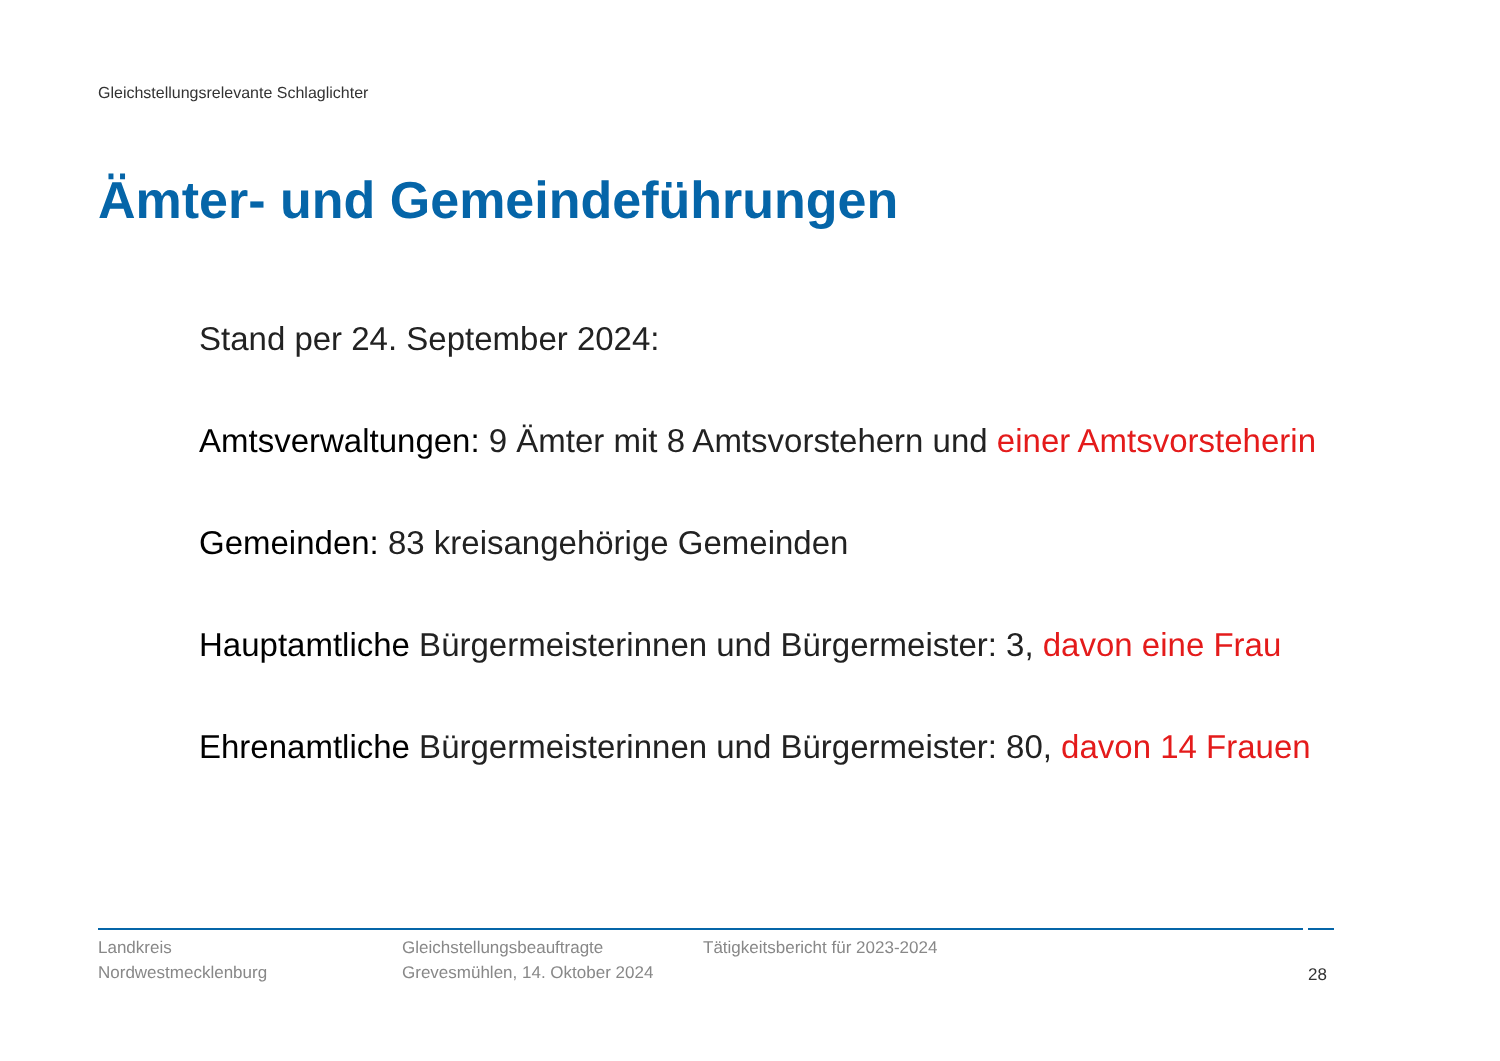Gleichstellungsrelevante Schlaglichter
Ämter- und Gemeindeführungen
Stand per 24. September 2024:
Amtsverwaltungen: 9 Ämter mit 8 Amtsvorstehern und einer Amtsvorsteherin
Gemeinden: 83 kreisangehörige Gemeinden
Hauptamtliche Bürgermeisterinnen und Bürgermeister: 3, davon eine Frau
Ehrenamtliche Bürgermeisterinnen und Bürgermeister: 80, davon 14 Frauen
Landkreis
Nordwestmecklenburg
Gleichstellungsbeauftragte
Grevesmühlen, 14. Oktober 2024
Tätigkeitsbericht für 2023-2024 28